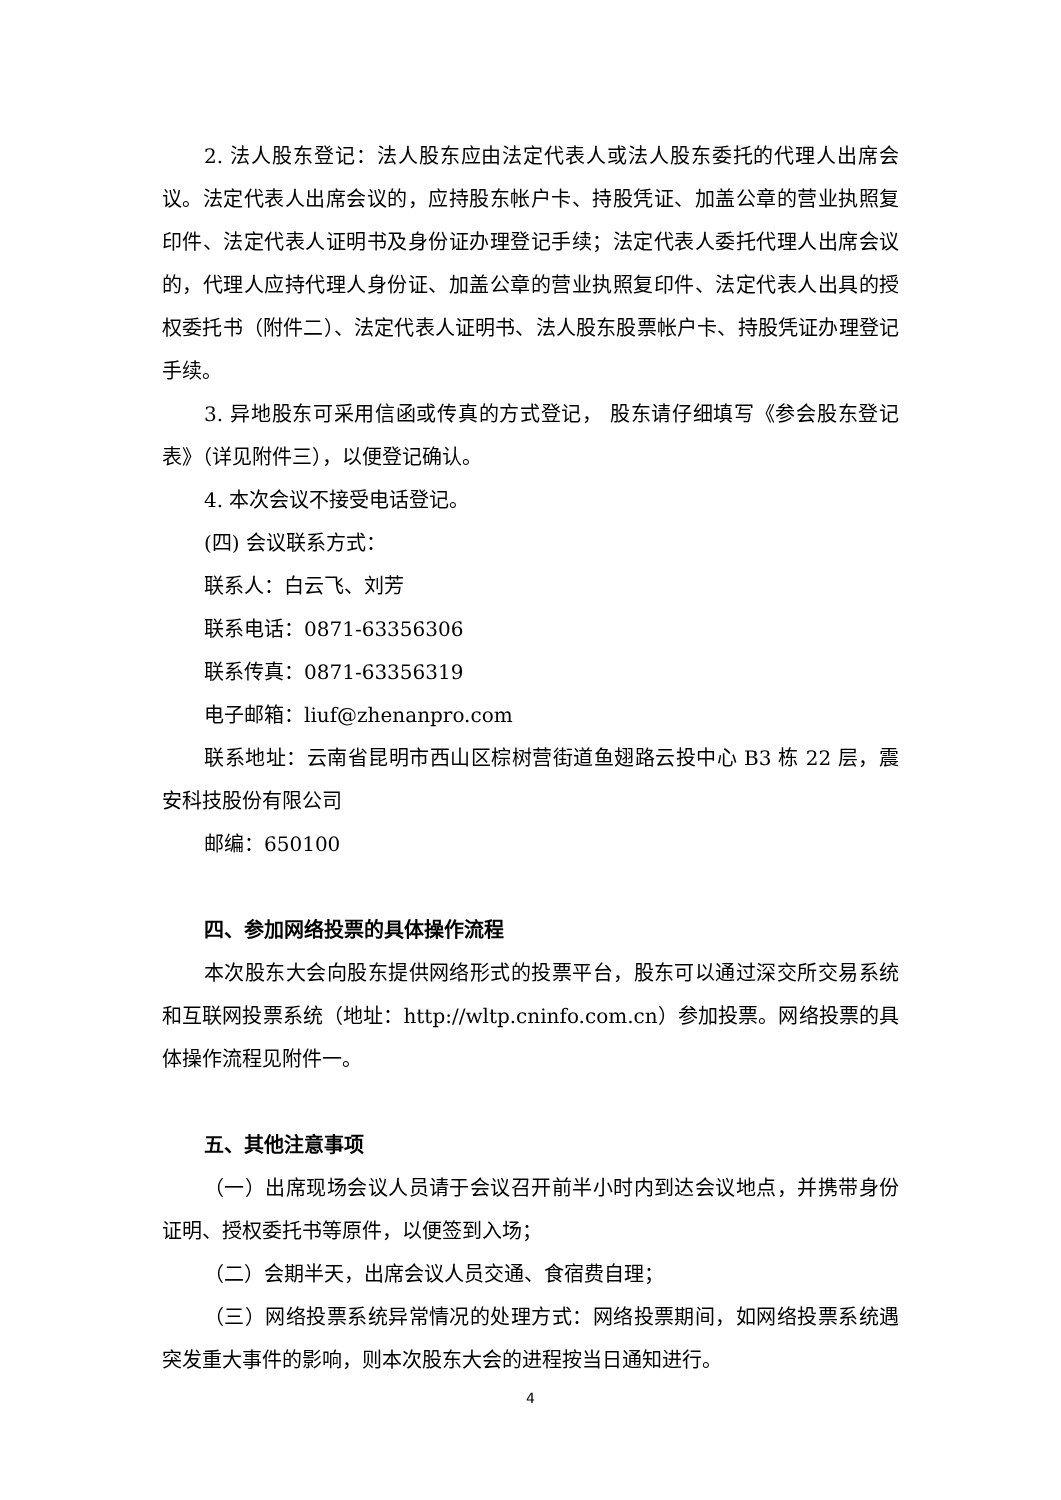2. 法人股东登记：法人股东应由法定代表人或法人股东委托的代理人出席会议。法定代表人出席会议的，应持股东帐户卡、持股凭证、加盖公章的营业执照复印件、法定代表人证明书及身份证办理登记手续；法定代表人委托代理人出席会议的，代理人应持代理人身份证、加盖公章的营业执照复印件、法定代表人出具的授权委托书（附件二）、法定代表人证明书、法人股东股票帐户卡、持股凭证办理登记手续。
3. 异地股东可采用信函或传真的方式登记， 股东请仔细填写《参会股东登记表》（详见附件三），以便登记确认。
4. 本次会议不接受电话登记。
(四) 会议联系方式：
联系人：白云飞、刘芳
联系电话：0871-63356306
联系传真：0871-63356319
电子邮箱：liuf@zhenanpro.com
联系地址：云南省昆明市西山区棕树营街道鱼翅路云投中心 B3 栋 22 层，震安科技股份有限公司
邮编：650100
四、参加网络投票的具体操作流程
本次股东大会向股东提供网络形式的投票平台，股东可以通过深交所交易系统和互联网投票系统（地址：http://wltp.cninfo.com.cn）参加投票。网络投票的具体操作流程见附件一。
五、其他注意事项
（一）出席现场会议人员请于会议召开前半小时内到达会议地点，并携带身份证明、授权委托书等原件，以便签到入场；
（二）会期半天，出席会议人员交通、食宿费自理；
（三）网络投票系统异常情况的处理方式：网络投票期间，如网络投票系统遇突发重大事件的影响，则本次股东大会的进程按当日通知进行。
4